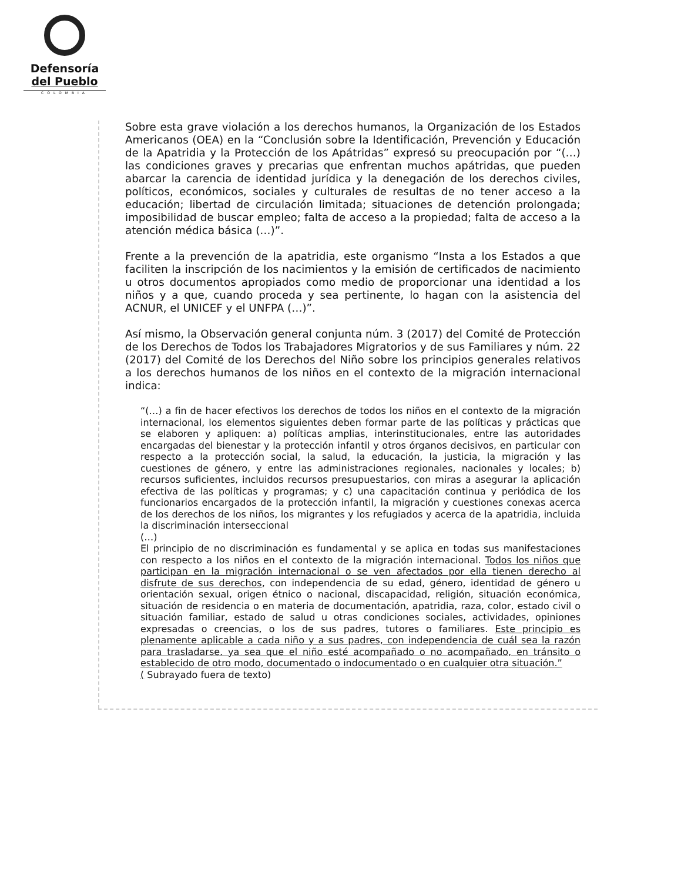Defensoría
del Pueblo
COLOMBIA
Sobre esta grave violación a los derechos humanos, la Organización de los Estados Americanos (OEA) en la “Conclusión sobre la Identificación, Prevención y Educación de la Apatridia y la Protección de los Apátridas” expresó su preocupación por “(…) las condiciones graves y precarias que enfrentan muchos apátridas, que pueden abarcar la carencia de identidad jurídica y la denegación de los derechos civiles, políticos, económicos, sociales y culturales de resultas de no tener acceso a la educación; libertad de circulación limitada; situaciones de detención prolongada; imposibilidad de buscar empleo; falta de acceso a la propiedad; falta de acceso a la atención médica básica (…)”.
Frente a la prevención de la apatridia, este organismo “Insta a los Estados a que faciliten la inscripción de los nacimientos y la emisión de certificados de nacimiento u otros documentos apropiados como medio de proporcionar una identidad a los niños y a que, cuando proceda y sea pertinente, lo hagan con la asistencia del ACNUR, el UNICEF y el UNFPA (…)”.
Así mismo, la Observación general conjunta núm. 3 (2017) del Comité de Protección de los Derechos de Todos los Trabajadores Migratorios y de sus Familiares y núm. 22 (2017) del Comité de los Derechos del Niño sobre los principios generales relativos a los derechos humanos de los niños en el contexto de la migración internacional indica:
“(…) a fin de hacer efectivos los derechos de todos los niños en el contexto de la migración internacional, los elementos siguientes deben formar parte de las políticas y prácticas que se elaboren y apliquen: a) políticas amplias, interinstitucionales, entre las autoridades encargadas del bienestar y la protección infantil y otros órganos decisivos, en particular con respecto a la protección social, la salud, la educación, la justicia, la migración y las cuestiones de género, y entre las administraciones regionales, nacionales y locales; b) recursos suficientes, incluidos recursos presupuestarios, con miras a asegurar la aplicación efectiva de las políticas y programas; y c) una capacitación continua y periódica de los funcionarios encargados de la protección infantil, la migración y cuestiones conexas acerca de los derechos de los niños, los migrantes y los refugiados y acerca de la apatridia, incluida la discriminación interseccional
(…)
El principio de no discriminación es fundamental y se aplica en todas sus manifestaciones con respecto a los niños en el contexto de la migración internacional. Todos los niños que participan en la migración internacional o se ven afectados por ella tienen derecho al disfrute de sus derechos, con independencia de su edad, género, identidad de género u orientación sexual, origen étnico o nacional, discapacidad, religión, situación económica, situación de residencia o en materia de documentación, apatridia, raza, color, estado civil o situación familiar, estado de salud u otras condiciones sociales, actividades, opiniones expresadas o creencias, o los de sus padres, tutores o familiares. Este principio es plenamente aplicable a cada niño y a sus padres, con independencia de cuál sea la razón para trasladarse, ya sea que el niño esté acompañado o no acompañado, en tránsito o establecido de otro modo, documentado o indocumentado o en cualquier otra situación.”
( Subrayado fuera de texto)